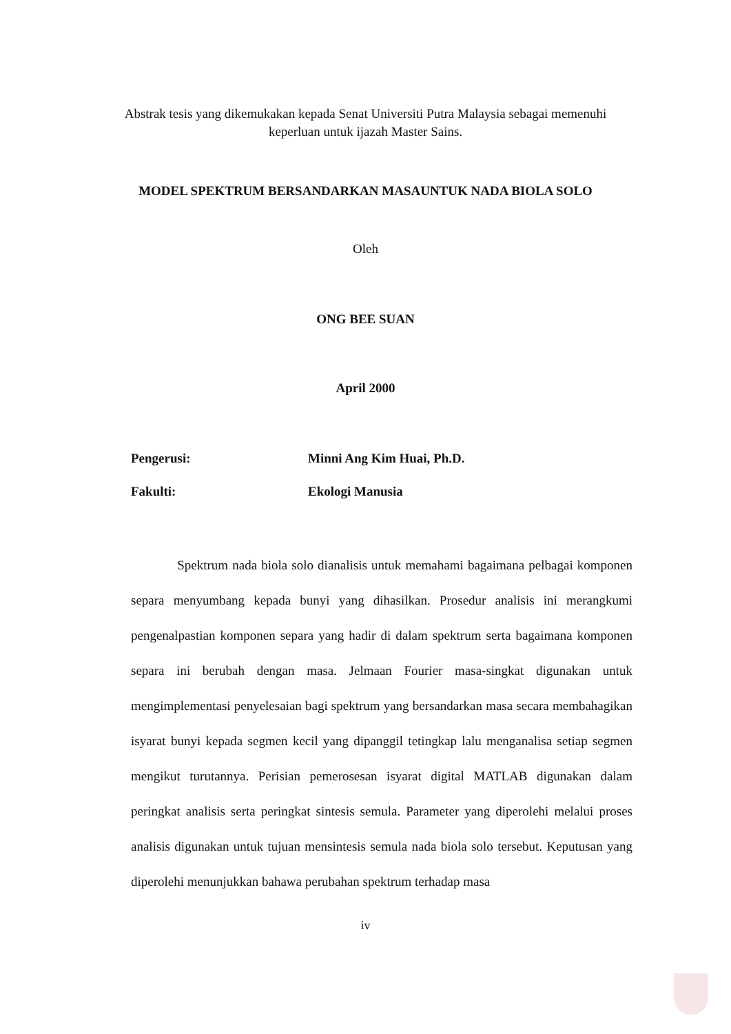Abstrak tesis yang dikemukakan kepada Senat Universiti Putra Malaysia sebagai memenuhi keperluan untuk ijazah Master Sains.
MODEL SPEKTRUM BERSANDARKAN MASAUNTUK NADA BIOLA SOLO
Oleh
ONG BEE SUAN
April 2000
Pengerusi: Minni Ang Kim Huai, Ph.D.
Fakulti: Ekologi Manusia
Spektrum nada biola solo dianalisis untuk memahami bagaimana pelbagai komponen separa menyumbang kepada bunyi yang dihasilkan. Prosedur analisis ini merangkumi pengenalpastian komponen separa yang hadir di dalam spektrum serta bagaimana komponen separa ini berubah dengan masa. Jelmaan Fourier masa-singkat digunakan untuk mengimplementasi penyelesaian bagi spektrum yang bersandarkan masa secara membahagikan isyarat bunyi kepada segmen kecil yang dipanggil tetingkap lalu menganalisa setiap segmen mengikut turutannya. Perisian pemerosesan isyarat digital MATLAB digunakan dalam peringkat analisis serta peringkat sintesis semula. Parameter yang diperolehi melalui proses analisis digunakan untuk tujuan mensintesis semula nada biola solo tersebut. Keputusan yang diperolehi menunjukkan bahawa perubahan spektrum terhadap masa
iv